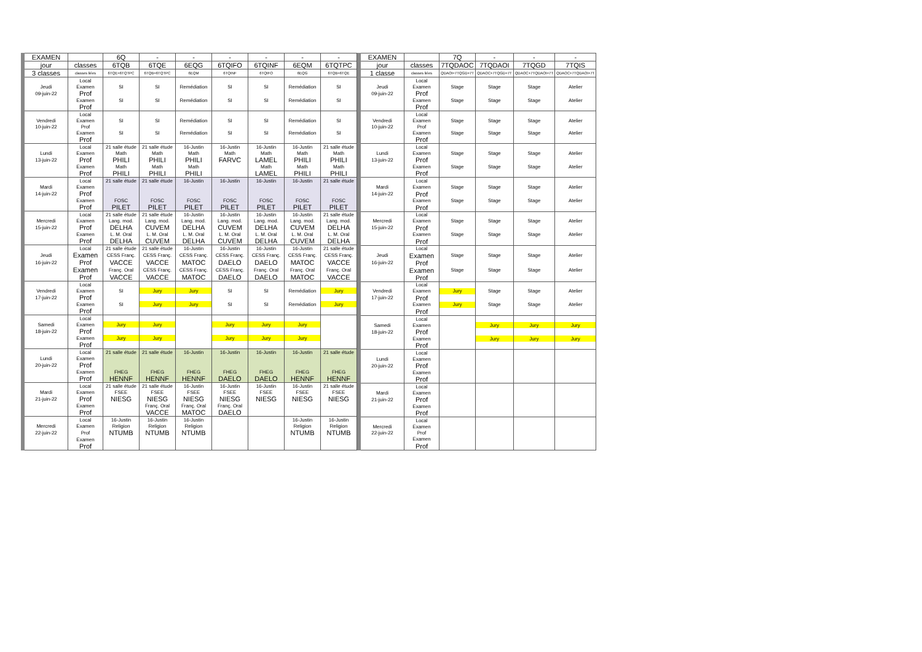| EXAMEN | | 6Q | - | - | - | - | - | - |
| --- | --- | --- | --- | --- | --- | --- | --- | --- |
| jour | classes | 6TQB | 6TQE | 6EQG | 6TQIFO | 6TQINF | 6EQM | 6TQTPC |
| 3 classes | classes liées | 6TQE+6TQTPC | 6TQB+6TQTPC | 6EQM | 6TQINF | 6TQIFO | 6EQG | 6TQB+6TQE |
| | Local | | | | | | | |
| Jeudi | Examen | SI | SI | Remédiation | SI | SI | Remédiation | SI |
| 09-juin-22 | Prof | | | | | | | |
| | Examen | SI | SI | Remédiation | SI | SI | Remédiation | SI |
| | Prof | | | | | | | |
| | Local | | | | | | | |
| Vendredi | Examen | SI | SI | Remédiation | SI | SI | Remédiation | SI |
| 10-juin-22 | Prof | | | | | | | |
| | Examen | SI | SI | Remédiation | SI | SI | Remédiation | SI |
| | Prof | | | | | | | |
| | Local | 21 salle étude | 21 salle étude | 16-Justin | 16-Justin | 16-Justin | 16-Justin | 21 salle étude |
| Lundi | Examen | Math | Math | Math | Math | Math | Math | Math |
| 13-juin-22 | Prof | PHILI | PHILI | PHILI | FARVC | LAMEL | PHILI | PHILI |
| | Examen | Math | Math | Math | | Math | Math | Math |
| | Prof | PHILI | PHILI | PHILI | | LAMEL | PHILI | PHILI |
| | Local | 21 salle étude | 21 salle étude | 16-Justin | 16-Justin | 16-Justin | 16-Justin | 21 salle étude |
| Mardi | Examen | | | | | | | |
| 14-juin-22 | Prof | | | | | | | |
| | Examen | FOSC | FOSC | FOSC | FOSC | FOSC | FOSC | FOSC |
| | Prof | PILET | PILET | PILET | PILET | PILET | PILET | PILET |
| | Local | 21 salle étude | 21 salle étude | 16-Justin | 16-Justin | 16-Justin | 16-Justin | 21 salle étude |
| Mercredi | Examen | Lang. mod. | Lang. mod. | Lang. mod. | Lang. mod. | Lang. mod. | Lang. mod. | Lang. mod. |
| 15-juin-22 | Prof | DELHA | CUVEM | DELHA | CUVEM | DELHA | CUVEM | DELHA |
| | Examen | L. M. Oral | L. M. Oral | L. M. Oral | L. M. Oral | L. M. Oral | L. M. Oral | L. M. Oral |
| | Prof | DELHA | CUVEM | DELHA | CUVEM | DELHA | CUVEM | DELHA |
| | Local | 21 salle étude | 21 salle étude | 16-Justin | 16-Justin | 16-Justin | 16-Justin | 21 salle étude |
| Jeudi | Examen | CESS Franç. | CESS Franç. | CESS Franç. | CESS Franç. | CESS Franç. | CESS Franç. | CESS Franç. |
| 16-juin-22 | Prof | VACCE | VACCE | MATOC | DAELO | DAELO | MATOC | VACCE |
| | Examen | Franç. Oral | CESS Franç. | CESS Franç. | CESS Franç. | Franç. Oral | Franç. Oral | Franç. Oral |
| | Prof | VACCE | VACCE | MATOC | DAELO | DAELO | MATOC | VACCE |
| | Local | | | | | | | |
| Vendredi | Examen | SI | Jury | Jury | SI | SI | Remédiation | Jury |
| 17-juin-22 | Prof | | | | | | | |
| | Examen | SI | Jury | Jury | SI | SI | Remédiation | Jury |
| | Prof | | | | | | | |
| | Local | | | | | | | |
| Samedi | Examen | Jury | Jury | | Jury | Jury | Jury | |
| 18-juin-22 | Prof | | | | | | | |
| | Examen | Jury | Jury | | Jury | Jury | Jury | |
| | Prof | | | | | | | |
| | Local | 21 salle étude | 21 salle étude | 16-Justin | 16-Justin | 16-Justin | 16-Justin | 21 salle étude |
| Lundi | Examen | | | | | | | |
| 20-juin-22 | Prof | | | | | | | |
| | Examen | FHEG | FHEG | FHEG | FHEG | FHEG | FHEG | FHEG |
| | Prof | HENNF | HENNF | HENNF | DAELO | DAELO | HENNF | HENNF |
| | Local | 21 salle étude | 21 salle étude | 16-Justin | 16-Justin | 16-Justin | 16-Justin | 21 salle étude |
| Mardi | Examen | FSEE | FSEE | FSEE | FSEE | FSEE | FSEE | FSEE |
| 21-juin-22 | Prof | NIESG | NIESG | NIESG | NIESG | NIESG | NIESG | NIESG |
| | Examen | | Franç. Oral | Franç. Oral | Franç. Oral | | | |
| | Prof | | VACCE | MATOC | DAELO | | | |
| | Local | 16-Justin | 16-Justin | 16-Justin | | | 16-Justin | 16-Justin |
| Mercredi | Examen | Religion | Religion | Religion | | | Religion | Religion |
| 22-juin-22 | Prof | NTUMB | NTUMB | NTUMB | | | NTUMB | NTUMB |
| | Examen | | | | | | | |
| | Prof | | | | | | | |
| EXAMEN | | 7Q | - | - | - |
| --- | --- | --- | --- | --- | --- |
| jour | classes | 7TQDAOC | 7TQDAOI | 7TQGD | 7TQIS |
| 1 classe | classes liées | QDAOI+7TQGD+7T | QDAOC+7TQGD+7T | QDAOC+7TQDAOI+7T | QDAOC+7TQDAOI+7T |
| | Local | | | | |
| Jeudi | Examen | Stage | Stage | Stage | Atelier |
| 09-juin-22 | Prof | | | | |
| | Examen | Stage | Stage | Stage | Atelier |
| | Prof | | | | |
| | Local | | | | |
| Vendredi | Examen | Stage | Stage | Stage | Atelier |
| 10-juin-22 | Prof | | | | |
| | Examen | Stage | Stage | Stage | Atelier |
| | Prof | | | | |
| | Local | | | | |
| Lundi | Examen | Stage | Stage | Stage | Atelier |
| 13-juin-22 | Prof | | | | |
| | Examen | Stage | Stage | Stage | Atelier |
| | Prof | | | | |
| | Local | | | | |
| Mardi | Examen | Stage | Stage | Stage | Atelier |
| 14-juin-22 | Prof | | | | |
| | Examen | Stage | Stage | Stage | Atelier |
| | Prof | | | | |
| | Local | | | | |
| Mercredi | Examen | Stage | Stage | Stage | Atelier |
| 15-juin-22 | Prof | | | | |
| | Examen | Stage | Stage | Stage | Atelier |
| | Prof | | | | |
| | Local | | | | |
| Jeudi | Examen | Stage | Stage | Stage | Atelier |
| 16-juin-22 | Prof | | | | |
| | Examen | Stage | Stage | Stage | Atelier |
| | Prof | | | | |
| | Local | | | | |
| Vendredi | Examen | Jury | Stage | Stage | Atelier |
| 17-juin-22 | Prof | | | | |
| | Examen | Jury | Stage | Stage | Atelier |
| | Prof | | | | |
| | Local | | | | |
| Samedi | Examen | | Jury | Jury | Jury |
| 18-juin-22 | Prof | | | | |
| | Examen | | Jury | Jury | Jury |
| | Prof | | | | |
| | Local | | | | |
| Lundi | Examen | | | | |
| 20-juin-22 | Prof | | | | |
| | Examen | | | | |
| | Prof | | | | |
| | Local | | | | |
| Mardi | Examen | | | | |
| 21-juin-22 | Prof | | | | |
| | Examen | | | | |
| | Prof | | | | |
| | Local | | | | |
| Mercredi | Examen | | | | |
| 22-juin-22 | Prof | | | | |
| | Examen | | | | |
| | Prof | | | | |